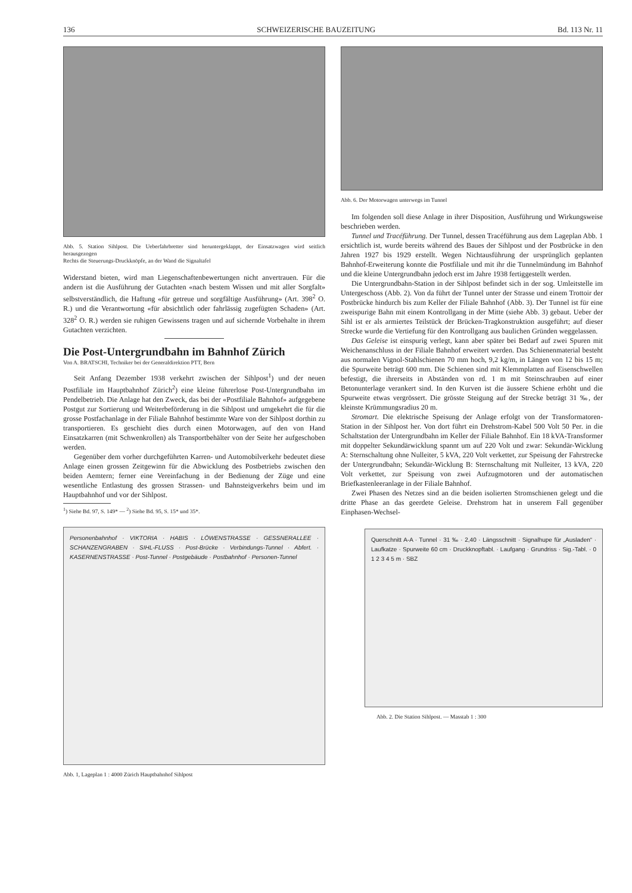136 SCHWEIZERISCHE BAUZEITUNG Bd. 113 Nr. 11
Abb. 5. Station Sihlpost. Die Ueberfahrbretter sind heruntergeklappt, der Einsatzwagen wird seitlich herausgezogen
Rechts die Steuerungs-Druckknöpfe, an der Wand die Signaltafel
Widerstand bieten, wird man Liegenschaftenbewertungen nicht anvertrauen. Für die andern ist die Ausführung der Gutachten «nach bestem Wissen und mit aller Sorgfalt» selbstverständlich, die Haftung «für getreue und sorgfältige Ausführung» (Art. 398<sup>2</sup> O. R.) und die Verantwortung «für absichtlich oder fahrlässig zugefügten Schaden» (Art. 328<sup>2</sup> O. R.) werden sie ruhigen Gewissens tragen und auf sichernde Vorbehalte in ihrem Gutachten verzichten.
Die Post-Untergrundbahn im Bahnhof Zürich
Von A. BRATSCHI, Techniker bei der Generaldirektion PTT, Bern
Seit Anfang Dezember 1938 verkehrt zwischen der Sihlpost<sup>1</sup>) und der neuen Postfiliale im Hauptbahnhof Zürich<sup>2</sup>) eine kleine führerlose Post-Untergrundbahn im Pendelbetrieb. Die Anlage hat den Zweck, das bei der «Postfiliale Bahnhof» aufgegebene Postgut zur Sortierung und Weiterbeförderung in die Sihlpost und umgekehrt die für die grosse Postfachanlage in der Filiale Bahnhof bestimmte Ware von der Sihlpost dorthin zu transportieren. Es geschieht dies durch einen Motorwagen, auf den von Hand Einsatzkarren (mit Schwenkrollen) als Transportbehälter von der Seite her aufgeschoben werden.
Gegenüber dem vorher durchgeführten Karren- und Automobilverkehr bedeutet diese Anlage einen grossen Zeitgewinn für die Abwicklung des Postbetriebs zwischen den beiden Aemtern; ferner eine Vereinfachung in der Bedienung der Züge und eine wesentliche Entlastung des grossen Strassen- und Bahnsteigverkehrs beim und im Hauptbahnhof und vor der Sihlpost.
<sup>1</sup>) Siehe Bd. 97, S. 149* — <sup>2</sup>) Siehe Bd. 95, S. 15* und 35*.
Personenbahnhof · VIKTORIA · HABIS · LÖWENSTRASSE · GESSNERALLEE · SCHANZENGRABEN · SIHL-FLUSS · Post-Brücke · Verbindungs-Tunnel · Abfert. · KASERNENSTRASSE · Post-Tunnel · Postgebäude · Postbahnhof · Personen-Tunnel
Abb. 1, Lageplan 1 : 4000 Zürich Hauptbahnhof Sihlpost
Abb. 6. Der Motorwagen unterwegs im Tunnel
Im folgenden soll diese Anlage in ihrer Disposition, Ausführung und Wirkungsweise beschrieben werden.
Tunnel und Tracéführung. Der Tunnel, dessen Tracéführung aus dem Lageplan Abb. 1 ersichtlich ist, wurde bereits während des Baues der Sihlpost und der Postbrücke in den Jahren 1927 bis 1929 erstellt. Wegen Nichtausführung der ursprünglich geplanten Bahnhof-Erweiterung konnte die Postfiliale und mit ihr die Tunnelmündung im Bahnhof und die kleine Untergrundbahn jedoch erst im Jahre 1938 fertiggestellt werden.
Die Untergrundbahn-Station in der Sihlpost befindet sich in der sog. Umleitstelle im Untergeschoss (Abb. 2). Von da führt der Tunnel unter der Strasse und einem Trottoir der Postbrücke hindurch bis zum Keller der Filiale Bahnhof (Abb. 3). Der Tunnel ist für eine zweispurige Bahn mit einem Kontrollgang in der Mitte (siehe Abb. 3) gebaut. Ueber der Sihl ist er als armiertes Teilstück der Brücken-Tragkonstruktion ausgeführt; auf dieser Strecke wurde die Vertiefung für den Kontrollgang aus baulichen Gründen weggelassen.
Das Geleise ist einspurig verlegt, kann aber später bei Bedarf auf zwei Spuren mit Weichenanschluss in der Filiale Bahnhof erweitert werden. Das Schienenmaterial besteht aus normalen Vignol-Stahlschienen 70 mm hoch, 9,2 kg/m, in Längen von 12 bis 15 m; die Spurweite beträgt 600 mm. Die Schienen sind mit Klemmplatten auf Eisenschwellen befestigt, die ihrerseits in Abständen von rd. 1 m mit Steinschrauben auf einer Betonunterlage verankert sind. In den Kurven ist die äussere Schiene erhöht und die Spurweite etwas vergrössert. Die grösste Steigung auf der Strecke beträgt 31 ‰, der kleinste Krümmungsradius 20 m.
Stromart. Die elektrische Speisung der Anlage erfolgt von der Transformatoren-Station in der Sihlpost her. Von dort führt ein Drehstrom-Kabel 500 Volt 50 Per. in die Schaltstation der Untergrundbahn im Keller der Filiale Bahnhof. Ein 18 kVA-Transformer mit doppelter Sekundärwicklung spannt um auf 220 Volt und zwar: Sekundär-Wicklung A: Sternschaltung ohne Nulleiter, 5 kVA, 220 Volt verkettet, zur Speisung der Fahrstrecke der Untergrundbahn; Sekundär-Wicklung B: Sternschaltung mit Nulleiter, 13 kVA, 220 Volt verkettet, zur Speisung von zwei Aufzugmotoren und der automatischen Briefkastenleeranlage in der Filiale Bahnhof.
Zwei Phasen des Netzes sind an die beiden isolierten Stromschienen gelegt und die dritte Phase an das geerdete Geleise. Drehstrom hat in unserem Fall gegenüber Einphasen-Wechsel-
Querschnitt A-A · Tunnel · 31 ‰ · 2,40 · Längsschnitt · Signalhupe für „Ausladen“ · Laufkatze · Spurweite 60 cm · Druckknopftabl. · Laufgang · Grundriss · Sig.-Tabl. · 0 1 2 3 4 5 m · SBZ
Abb. 2. Die Station Sihlpost. — Masstab 1 : 300